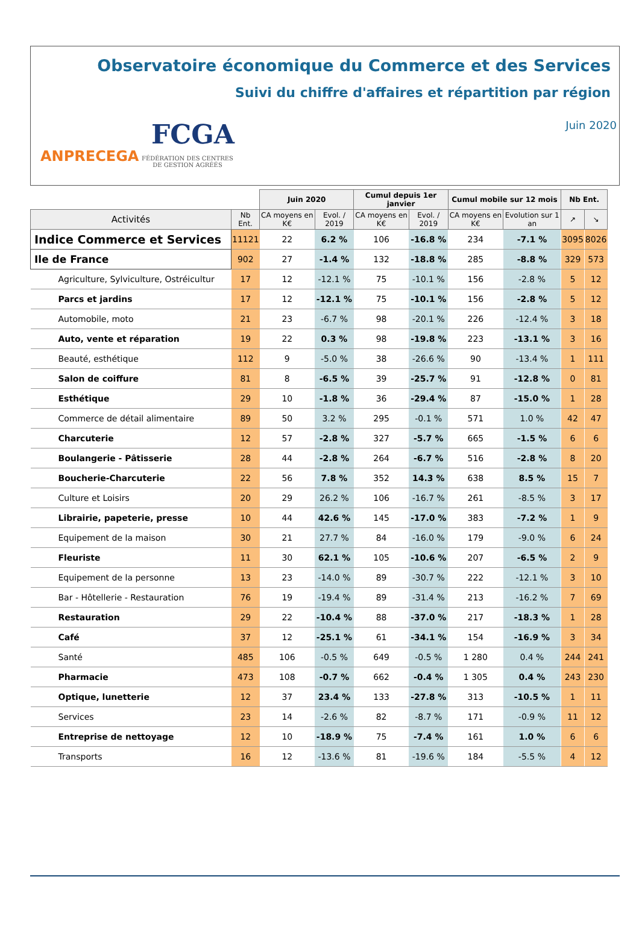Observatoire économique du Commerce et des Services
Suivi du chiffre d'affaires et répartition par région
Juin 2020
ANPRECEGA
FCGA
FÉDÉRATION DES CENTRES
DE GESTION AGRÉÉS
| | | Juin 2020 | | Cumul depuis 1er janvier | | Cumul mobile sur 12 mois | | Nb Ent. | |
| Activités | Nb Ent. | CA moyens en K€ | Evol. / 2019 | CA moyens en K€ | Evol. / 2019 | CA moyens en K€ | Evolution sur 1 an | ↗ | ↘ |
| Indice Commerce et Services | 11121 | 22 | 6.2 % | 106 | -16.8 % | 234 | -7.1 % | 3095 | 8026 |
| Ile de France | 902 | 27 | -1.4 % | 132 | -18.8 % | 285 | -8.8 % | 329 | 573 |
| Agriculture, Sylviculture, Ostréicultur | 17 | 12 | -12.1 % | 75 | -10.1 % | 156 | -2.8 % | 5 | 12 |
| Parcs et jardins | 17 | 12 | -12.1 % | 75 | -10.1 % | 156 | -2.8 % | 5 | 12 |
| Automobile, moto | 21 | 23 | -6.7 % | 98 | -20.1 % | 226 | -12.4 % | 3 | 18 |
| Auto, vente et réparation | 19 | 22 | 0.3 % | 98 | -19.8 % | 223 | -13.1 % | 3 | 16 |
| Beauté, esthétique | 112 | 9 | -5.0 % | 38 | -26.6 % | 90 | -13.4 % | 1 | 111 |
| Salon de coiffure | 81 | 8 | -6.5 % | 39 | -25.7 % | 91 | -12.8 % | 0 | 81 |
| Esthétique | 29 | 10 | -1.8 % | 36 | -29.4 % | 87 | -15.0 % | 1 | 28 |
| Commerce de détail alimentaire | 89 | 50 | 3.2 % | 295 | -0.1 % | 571 | 1.0 % | 42 | 47 |
| Charcuterie | 12 | 57 | -2.8 % | 327 | -5.7 % | 665 | -1.5 % | 6 | 6 |
| Boulangerie - Pâtisserie | 28 | 44 | -2.8 % | 264 | -6.7 % | 516 | -2.8 % | 8 | 20 |
| Boucherie-Charcuterie | 22 | 56 | 7.8 % | 352 | 14.3 % | 638 | 8.5 % | 15 | 7 |
| Culture et Loisirs | 20 | 29 | 26.2 % | 106 | -16.7 % | 261 | -8.5 % | 3 | 17 |
| Librairie, papeterie, presse | 10 | 44 | 42.6 % | 145 | -17.0 % | 383 | -7.2 % | 1 | 9 |
| Equipement de la maison | 30 | 21 | 27.7 % | 84 | -16.0 % | 179 | -9.0 % | 6 | 24 |
| Fleuriste | 11 | 30 | 62.1 % | 105 | -10.6 % | 207 | -6.5 % | 2 | 9 |
| Equipement de la personne | 13 | 23 | -14.0 % | 89 | -30.7 % | 222 | -12.1 % | 3 | 10 |
| Bar - Hôtellerie - Restauration | 76 | 19 | -19.4 % | 89 | -31.4 % | 213 | -16.2 % | 7 | 69 |
| Restauration | 29 | 22 | -10.4 % | 88 | -37.0 % | 217 | -18.3 % | 1 | 28 |
| Café | 37 | 12 | -25.1 % | 61 | -34.1 % | 154 | -16.9 % | 3 | 34 |
| Santé | 485 | 106 | -0.5 % | 649 | -0.5 % | 1 280 | 0.4 % | 244 | 241 |
| Pharmacie | 473 | 108 | -0.7 % | 662 | -0.4 % | 1 305 | 0.4 % | 243 | 230 |
| Optique, lunetterie | 12 | 37 | 23.4 % | 133 | -27.8 % | 313 | -10.5 % | 1 | 11 |
| Services | 23 | 14 | -2.6 % | 82 | -8.7 % | 171 | -0.9 % | 11 | 12 |
| Entreprise de nettoyage | 12 | 10 | -18.9 % | 75 | -7.4 % | 161 | 1.0 % | 6 | 6 |
| Transports | 16 | 12 | -13.6 % | 81 | -19.6 % | 184 | -5.5 % | 4 | 12 |